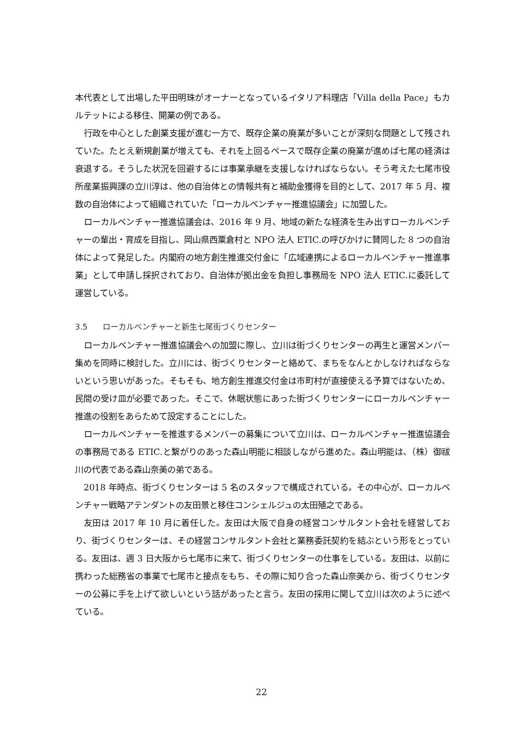本代表として出場した平田明珠がオーナーとなっているイタリア料理店「Villa della Pace」もカルテットによる移住、開業の例である。
行政を中心とした創業支援が進む一方で、既存企業の廃業が多いことが深刻な問題として残されていた。たとえ新規創業が増えても、それを上回るペースで既存企業の廃業が進めば七尾の経済は衰退する。そうした状況を回避するには事業承継を支援しなければならない。そう考えた七尾市役所産業振興課の立川淳は、他の自治体との情報共有と補助金獲得を目的として、2017 年 5 月、複数の自治体によって組織されていた「ローカルベンチャー推進協議会」に加盟した。
ローカルベンチャー推進協議会は、2016 年 9 月、地域の新たな経済を生み出すローカルベンチャーの輩出・育成を目指し、岡山県西粟倉村と NPO 法人 ETIC.の呼びかけに賛同した 8 つの自治体によって発足した。内閣府の地方創生推進交付金に「広域連携によるローカルベンチャー推進事業」として申請し採択されており、自治体が拠出金を負担し事務局を NPO 法人 ETIC.に委託して運営している。
3.5 ローカルベンチャーと新生七尾街づくりセンター
ローカルベンチャー推進協議会への加盟に際し、立川は街づくりセンターの再生と運営メンバー集めを同時に検討した。立川には、街づくりセンターと絡めて、まちをなんとかしなければならないという思いがあった。そもそも、地方創生推進交付金は市町村が直接使える予算ではないため、民間の受け皿が必要であった。そこで、休眠状態にあった街づくりセンターにローカルベンチャー推進の役割をあらためて設定することにした。
ローカルベンチャーを推進するメンバーの募集について立川は、ローカルベンチャー推進協議会の事務局である ETIC.と繋がりのあった森山明能に相談しながら進めた。森山明能は、（株）御祓川の代表である森山奈美の弟である。
2018 年時点、街づくりセンターは 5 名のスタッフで構成されている。その中心が、ローカルベンチャー戦略アテンダントの友田景と移住コンシェルジュの太田殖之である。
友田は 2017 年 10 月に着任した。友田は大阪で自身の経営コンサルタント会社を経営しており、街づくりセンターは、その経営コンサルタント会社と業務委託契約を結ぶという形をとっている。友田は、週 3 日大阪から七尾市に来て、街づくりセンターの仕事をしている。友田は、以前に携わった総務省の事業で七尾市と接点をもち、その際に知り合った森山奈美から、街づくりセンターの公募に手を上げて欲しいという話があったと言う。友田の採用に関して立川は次のように述べている。
22